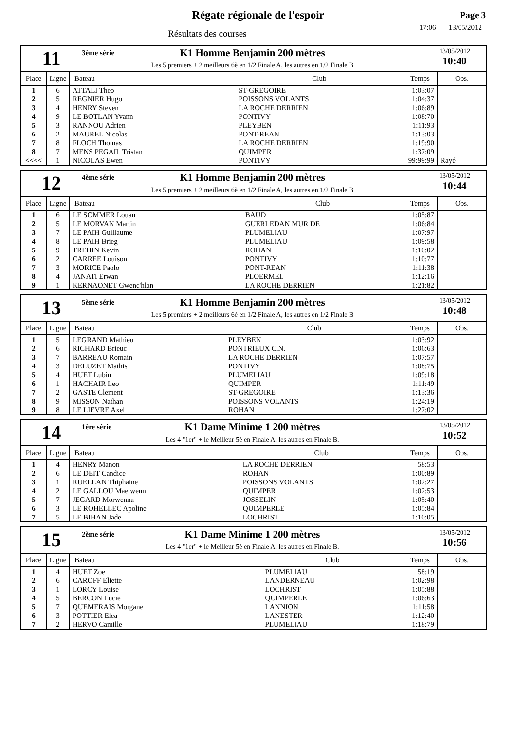Régate régionale de l'espoir
Résultats des courses
Page 3
17:06 13/05/2012
11
3ème série K1 Homme Benjamin 200 mètres
Les 5 premiers + 2 meilleurs 6è en 1/2 Finale A, les autres en 1/2 Finale B
13/05/2012
10:40
| Place | Ligne | Bateau | Club | Temps | Obs. |
| --- | --- | --- | --- | --- | --- |
| 1 | 6 | ATTALI Theo | ST-GREGOIRE | 1:03:07 | |
| 2 | 5 | REGNIER Hugo | POISSONS VOLANTS | 1:04:37 | |
| 3 | 4 | HENRY Steven | LA ROCHE DERRIEN | 1:06:89 | |
| 4 | 9 | LE BOTLAN Yvann | PONTIVY | 1:08:70 | |
| 5 | 3 | RANNOU Adrien | PLEYBEN | 1:11:93 | |
| 6 | 2 | MAUREL Nicolas | PONT-REAN | 1:13:03 | |
| 7 | 8 | FLOCH Thomas | LA ROCHE DERRIEN | 1:19:90 | |
| 8 | 7 | MENS PEGAIL Tristan | QUIMPER | 1:37:09 | |
| <<<< | 1 | NICOLAS Ewen | PONTIVY | 99:99:99 | Rayé |
12
4ème série K1 Homme Benjamin 200 mètres
Les 5 premiers + 2 meilleurs 6è en 1/2 Finale A, les autres en 1/2 Finale B
13/05/2012
10:44
| Place | Ligne | Bateau | Club | Temps | Obs. |
| --- | --- | --- | --- | --- | --- |
| 1 | 6 | LE SOMMER Louan | BAUD | 1:05:87 | |
| 2 | 5 | LE MORVAN Martin | GUERLEDAN MUR DE | 1:06:84 | |
| 3 | 7 | LE PAIH Guillaume | PLUMELIAU | 1:07:97 | |
| 4 | 8 | LE PAIH Brieg | PLUMELIAU | 1:09:58 | |
| 5 | 9 | TREHIN Kevin | ROHAN | 1:10:02 | |
| 6 | 2 | CARREE Louison | PONTIVY | 1:10:77 | |
| 7 | 3 | MORICE Paolo | PONT-REAN | 1:11:38 | |
| 8 | 4 | JANATI Erwan | PLOERMEL | 1:12:16 | |
| 9 | 1 | KERNAONET Gwenc'hlan | LA ROCHE DERRIEN | 1:21:82 | |
13
5ème série K1 Homme Benjamin 200 mètres
Les 5 premiers + 2 meilleurs 6è en 1/2 Finale A, les autres en 1/2 Finale B
13/05/2012
10:48
| Place | Ligne | Bateau | Club | Temps | Obs. |
| --- | --- | --- | --- | --- | --- |
| 1 | 5 | LEGRAND Mathieu | PLEYBEN | 1:03:92 | |
| 2 | 6 | RICHARD Brieuc | PONTRIEUX C.N. | 1:06:63 | |
| 3 | 7 | BARREAU Romain | LA ROCHE DERRIEN | 1:07:57 | |
| 4 | 3 | DELUZET Mathis | PONTIVY | 1:08:75 | |
| 5 | 4 | HUET Lubin | PLUMELIAU | 1:09:18 | |
| 6 | 1 | HACHAIR Leo | QUIMPER | 1:11:49 | |
| 7 | 2 | GASTE Clement | ST-GREGOIRE | 1:13:36 | |
| 8 | 9 | MISSON Nathan | POISSONS VOLANTS | 1:24:19 | |
| 9 | 8 | LE LIEVRE Axel | ROHAN | 1:27:02 | |
14
1ère série K1 Dame Minime 1 200 mètres
Les 4 "1er" + le Meilleur 5è en Finale A, les autres en Finale B.
13/05/2012
10:52
| Place | Ligne | Bateau | Club | Temps | Obs. |
| --- | --- | --- | --- | --- | --- |
| 1 | 4 | HENRY Manon | LA ROCHE DERRIEN | 58:53 | |
| 2 | 6 | LE DEIT Candice | ROHAN | 1:00:89 | |
| 3 | 1 | RUELLAN Thiphaine | POISSONS VOLANTS | 1:02:27 | |
| 4 | 2 | LE GALLOU Maelwenn | QUIMPER | 1:02:53 | |
| 5 | 7 | JEGARD Morwenna | JOSSELIN | 1:05:40 | |
| 6 | 3 | LE ROHELLEC Apoline | QUIMPERLE | 1:05:84 | |
| 7 | 5 | LE BIHAN Jade | LOCHRIST | 1:10:05 | |
15
2ème série K1 Dame Minime 1 200 mètres
Les 4 "1er" + le Meilleur 5è en Finale A, les autres en Finale B.
13/05/2012
10:56
| Place | Ligne | Bateau | Club | Temps | Obs. |
| --- | --- | --- | --- | --- | --- |
| 1 | 4 | HUET Zoe | PLUMELIAU | 58:19 | |
| 2 | 6 | CAROFF Eliette | LANDERNEAU | 1:02:98 | |
| 3 | 1 | LORCY Louise | LOCHRIST | 1:05:88 | |
| 4 | 5 | BERCON Lucie | QUIMPERLE | 1:06:63 | |
| 5 | 7 | QUEMERAIS Morgane | LANNION | 1:11:58 | |
| 6 | 3 | POTTIER Elea | LANESTER | 1:12:40 | |
| 7 | 2 | HERVO Camille | PLUMELIAU | 1:18:79 | |